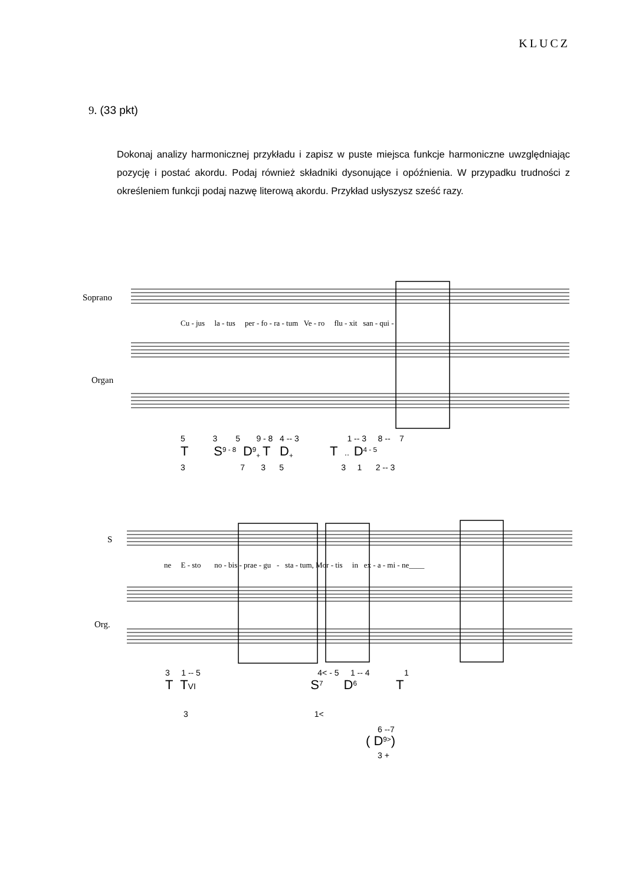KLUCZ
9. (33 pkt)
Dokonaj analizy harmonicznej przykładu i zapisz w puste miejsca funkcje harmoniczne uwzględniając pozycję i postać akordu. Podaj również składniki dysonujące i opóźnienia. W przypadku trudności z określeniem funkcji podaj nazwę literową akordu. Przykład usłyszysz sześć razy.
Soprano
Organ
Cu - jus la - tus per - fo - ra - tum Ve - ro flu - xit san - qui -
5 3 5 9 - 8 4 -- 3 1 -- 3 8 -- 7
T S<sup>9 - 8</sup> D<sup>9</sup><sub>+</sub> T D<sub>+</sub> T .. D<sup>4 - 5</sup>
3 7 3 5 3 1 2 -- 3
S
Org.
ne E - sto no - bis - prae - gu - sta - tum, Mor - tis in ex - a - mi - ne____
3 1 -- 5 4< - 5 1 -- 4 1
T TVI S<sup>7</sup> D<sup>6</sup> T
3 1<
6 --7
( D<sup>9></sup>)
3 +